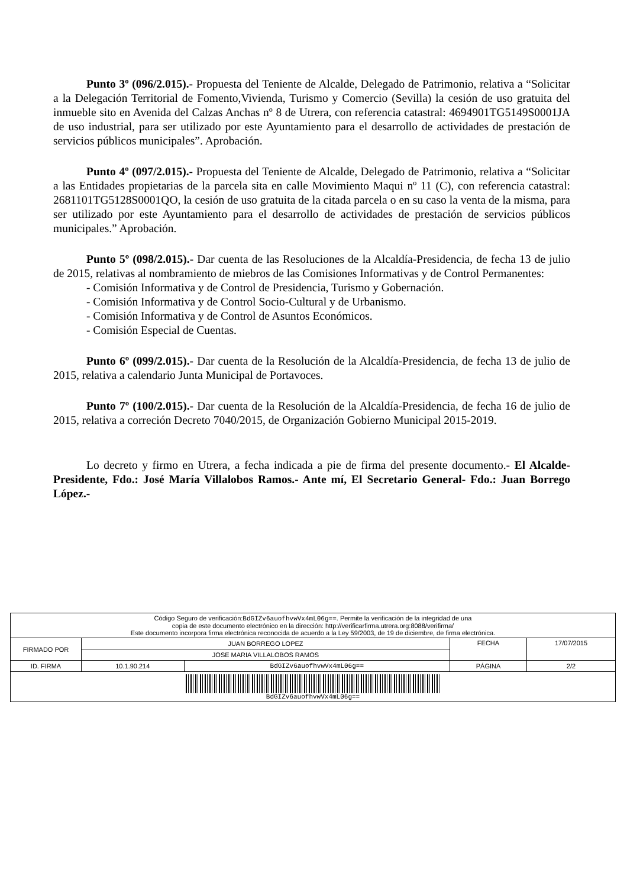Punto 3º (096/2.015).- Propuesta del Teniente de Alcalde, Delegado de Patrimonio, relativa a “Solicitar a la Delegación Territorial de Fomento,Vivienda, Turismo y Comercio (Sevilla) la cesión de uso gratuita del inmueble sito en Avenida del Calzas Anchas nº 8 de Utrera, con referencia catastral: 4694901TG5149S0001JA de uso industrial, para ser utilizado por este Ayuntamiento para el desarrollo de actividades de prestación de servicios públicos municipales”. Aprobación.
Punto 4º (097/2.015).- Propuesta del Teniente de Alcalde, Delegado de Patrimonio, relativa a “Solicitar a las Entidades propietarias de la parcela sita en calle Movimiento Maqui nº 11 (C), con referencia catastral: 2681101TG5128S0001QO, la cesión de uso gratuita de la citada parcela o en su caso la venta de la misma, para ser utilizado por este Ayuntamiento para el desarrollo de actividades de prestación de servicios públicos municipales.” Aprobación.
Punto 5º (098/2.015).- Dar cuenta de las Resoluciones de la Alcaldía-Presidencia, de fecha 13 de julio de 2015, relativas al nombramiento de miebros de las Comisiones Informativas y de Control Permanentes:
- Comisión Informativa y de Control de Presidencia, Turismo y Gobernación.
- Comisión Informativa y de Control Socio-Cultural y de Urbanismo.
- Comisión Informativa y de Control de Asuntos Económicos.
- Comisión Especial de Cuentas.
Punto 6º (099/2.015).- Dar cuenta de la Resolución de la Alcaldía-Presidencia, de fecha 13 de julio de 2015, relativa a calendario Junta Municipal de Portavoces.
Punto 7º (100/2.015).- Dar cuenta de la Resolución de la Alcaldía-Presidencia, de fecha 16 de julio de 2015, relativa a correción Decreto 7040/2015, de Organización Gobierno Municipal 2015-2019.
Lo decreto y firmo en Utrera, a fecha indicada a pie de firma del presente documento.- El Alcalde-Presidente, Fdo.: José María Villalobos Ramos.- Ante mí, El Secretario General- Fdo.: Juan Borrego López.-
| Código Seguro de verificación: BdGIZv6auofhvwVx4mL06g== . Permite la verificación de la integridad de una copia de este documento electrónico en la dirección: http://verificarfirma.utrera.org:8088/verifirma/ Este documento incorpora firma electrónica reconocida de acuerdo a la Ley 59/2003, de 19 de diciembre, de firma electrónica. | | | | |
| FIRMADO POR | JUAN BORREGO LOPEZ | | FECHA | 17/07/2015 |
| | JOSE MARIA VILLALOBOS RAMOS | | | |
| ID. FIRMA | 10.1.90.214 | BdGIZv6auofhvwVx4mL06g== | PÁGINA | 2/2 |
| BdGIZv6auofhvwVx4mL06g== | | | | |